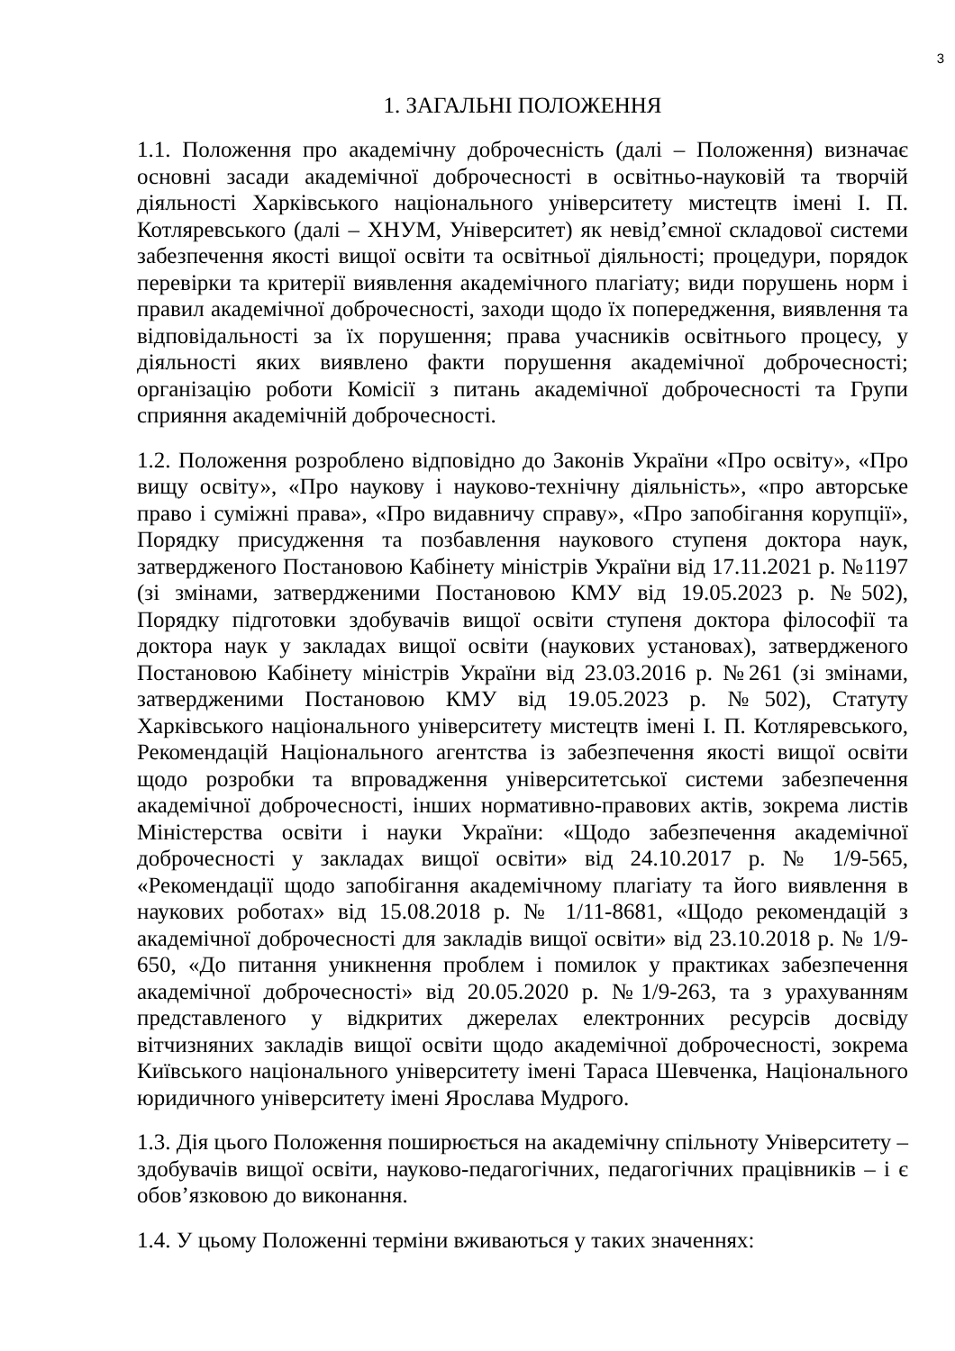3
1. ЗАГАЛЬНІ ПОЛОЖЕННЯ
1.1. Положення про академічну доброчесність (далі – Положення) визначає основні засади академічної доброчесності в освітньо-науковій та творчій діяльності Харківського національного університету мистецтв імені І. П. Котляревського (далі – ХНУМ, Університет) як невід’ємної складової системи забезпечення якості вищої освіти та освітньої діяльності; процедури, порядок перевірки та критерії виявлення академічного плагіату; види порушень норм і правил академічної доброчесності, заходи щодо їх попередження, виявлення та відповідальності за їх порушення; права учасників освітнього процесу, у діяльності яких виявлено факти порушення академічної доброчесності; організацію роботи Комісії з питань академічної доброчесності та Групи сприяння академічній доброчесності.
1.2. Положення розроблено відповідно до Законів України «Про освіту», «Про вищу освіту», «Про наукову і науково-технічну діяльність», «про авторське право і суміжні права», «Про видавничу справу», «Про запобігання корупції», Порядку присудження та позбавлення наукового ступеня доктора наук, затвердженого Постановою Кабінету міністрів України від 17.11.2021 р. №1197 (зі змінами, затвердженими Постановою КМУ від 19.05.2023 р. №502), Порядку підготовки здобувачів вищої освіти ступеня доктора філософії та доктора наук у закладах вищої освіти (наукових установах), затвердженого Постановою Кабінету міністрів України від 23.03.2016 р. №261 (зі змінами, затвердженими Постановою КМУ від 19.05.2023 р. №502), Статуту Харківського національного університету мистецтв імені І. П. Котляревського, Рекомендацій Національного агентства із забезпечення якості вищої освіти щодо розробки та впровадження університетської системи забезпечення академічної доброчесності, інших нормативно-правових актів, зокрема листів Міністерства освіти і науки України: «Щодо забезпечення академічної доброчесності у закладах вищої освіти» від 24.10.2017 р. № 1/9-565, «Рекомендації щодо запобігання академічному плагіату та його виявлення в наукових роботах» від 15.08.2018 р. № 1/11-8681, «Щодо рекомендацій з академічної доброчесності для закладів вищої освіти» від 23.10.2018 р. № 1/9-650, «До питання уникнення проблем і помилок у практиках забезпечення академічної доброчесності» від 20.05.2020 р. №1/9-263, та з урахуванням представленого у відкритих джерелах електронних ресурсів досвіду вітчизняних закладів вищої освіти щодо академічної доброчесності, зокрема Київського національного університету імені Тараса Шевченка, Національного юридичного університету імені Ярослава Мудрого.
1.3. Дія цього Положення поширюється на академічну спільноту Університету – здобувачів вищої освіти, науково-педагогічних, педагогічних працівників – і є обов’язковою до виконання.
1.4. У цьому Положенні терміни вживаються у таких значеннях: